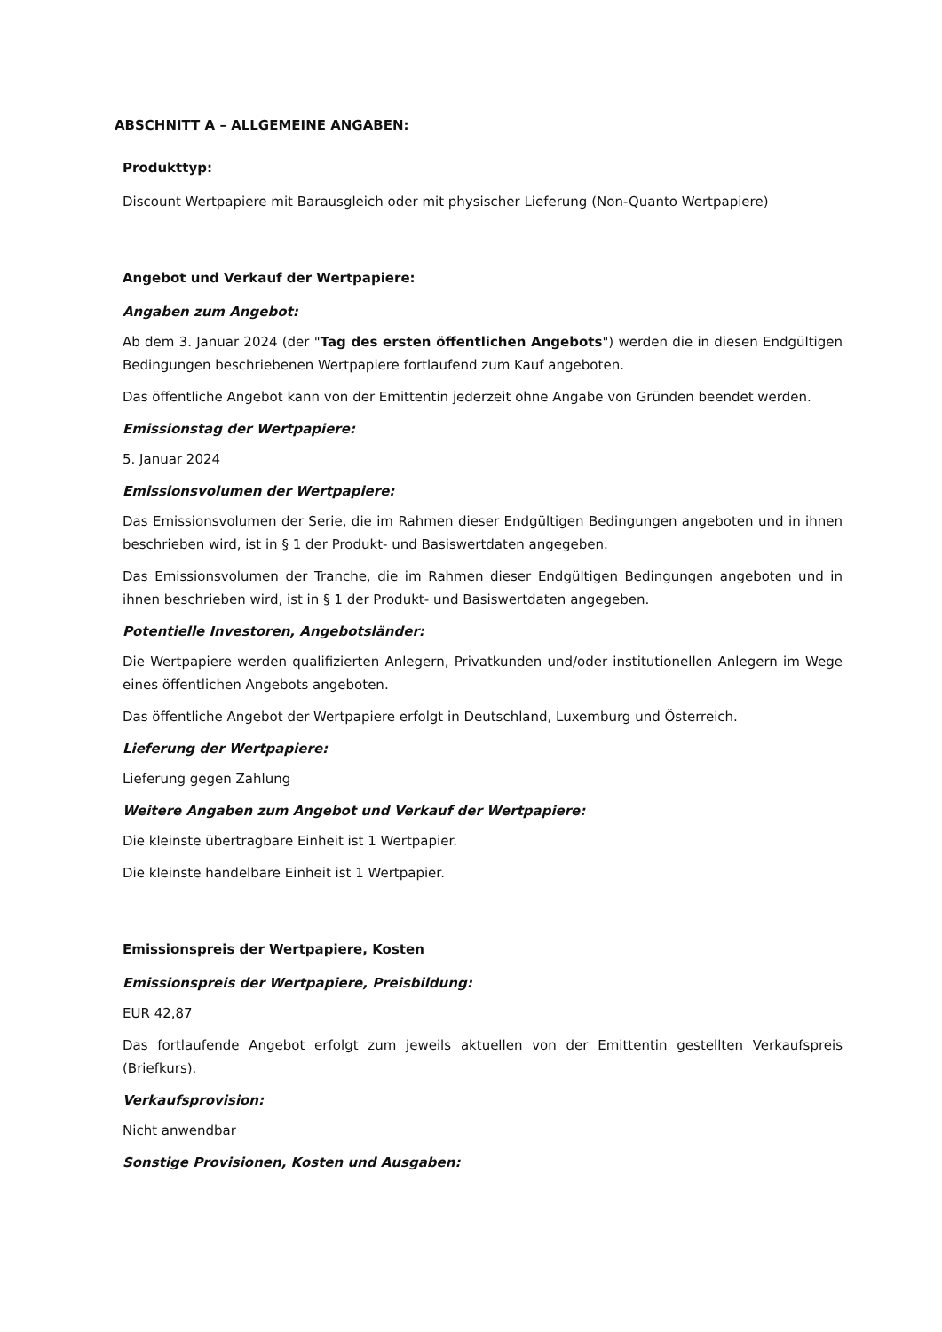ABSCHNITT A – ALLGEMEINE ANGABEN:
Produkttyp:
Discount Wertpapiere mit Barausgleich oder mit physischer Lieferung (Non-Quanto Wertpapiere)
Angebot und Verkauf der Wertpapiere:
Angaben zum Angebot:
Ab dem 3. Januar 2024 (der "Tag des ersten öffentlichen Angebots") werden die in diesen Endgültigen Bedingungen beschriebenen Wertpapiere fortlaufend zum Kauf angeboten.
Das öffentliche Angebot kann von der Emittentin jederzeit ohne Angabe von Gründen beendet werden.
Emissionstag der Wertpapiere:
5. Januar 2024
Emissionsvolumen der Wertpapiere:
Das Emissionsvolumen der Serie, die im Rahmen dieser Endgültigen Bedingungen angeboten und in ihnen beschrieben wird, ist in § 1 der Produkt- und Basiswertdaten angegeben.
Das Emissionsvolumen der Tranche, die im Rahmen dieser Endgültigen Bedingungen angeboten und in ihnen beschrieben wird, ist in § 1 der Produkt- und Basiswertdaten angegeben.
Potentielle Investoren, Angebotsländer:
Die Wertpapiere werden qualifizierten Anlegern, Privatkunden und/oder institutionellen Anlegern im Wege eines öffentlichen Angebots angeboten.
Das öffentliche Angebot der Wertpapiere erfolgt in Deutschland, Luxemburg und Österreich.
Lieferung der Wertpapiere:
Lieferung gegen Zahlung
Weitere Angaben zum Angebot und Verkauf der Wertpapiere:
Die kleinste übertragbare Einheit ist 1 Wertpapier.
Die kleinste handelbare Einheit ist 1 Wertpapier.
Emissionspreis der Wertpapiere, Kosten
Emissionspreis der Wertpapiere, Preisbildung:
EUR 42,87
Das fortlaufende Angebot erfolgt zum jeweils aktuellen von der Emittentin gestellten Verkaufspreis (Briefkurs).
Verkaufsprovision:
Nicht anwendbar
Sonstige Provisionen, Kosten und Ausgaben: